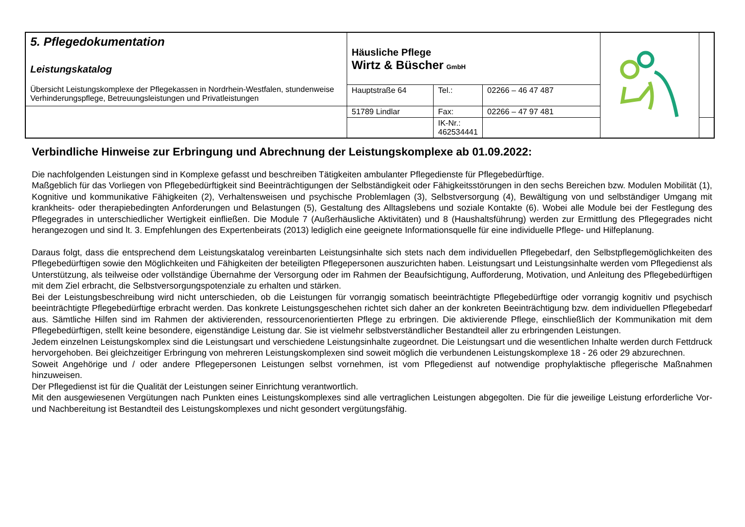| 5. Pflegedokumentation Leistungskatalog Übersicht Leistungskomplexe der Pflegekassen in Nordrhein-Westfalen, stundenweise Verhinderungspflege, Betreuungsleistungen und Privatleistungen | Häusliche Pflege Wirtz & Büscher GmbH | | | | |
| | Hauptstraße 64 | Tel.: | 02266 – 46 47 487 | | |
| | 51789 Lindlar | Fax: | 02266 – 47 97 481 | | |
| | | IK-Nr.: 462534441 | | | |
Verbindliche Hinweise zur Erbringung und Abrechnung der Leistungskomplexe ab 01.09.2022:
Die nachfolgenden Leistungen sind in Komplexe gefasst und beschreiben Tätigkeiten ambulanter Pflegedienste für Pflegebedürftige.
Maßgeblich für das Vorliegen von Pflegebedürftigkeit sind Beeinträchtigungen der Selbständigkeit oder Fähigkeitsstörungen in den sechs Bereichen bzw. Modulen Mobilität (1), Kognitive und kommunikative Fähigkeiten (2), Verhaltensweisen und psychische Problemlagen (3), Selbstversorgung (4), Bewältigung von und selbständiger Umgang mit krankheits- oder therapiebedingten Anforderungen und Belastungen (5), Gestaltung des Alltagslebens und soziale Kontakte (6). Wobei alle Module bei der Festlegung des Pflegegrades in unterschiedlicher Wertigkeit einfließen. Die Module 7 (Außerhäusliche Aktivitäten) und 8 (Haushaltsführung) werden zur Ermittlung des Pflegegrades nicht herangezogen und sind lt. 3. Empfehlungen des Expertenbeirats (2013) lediglich eine geeignete Informationsquelle für eine individuelle Pflege- und Hilfeplanung.
Daraus folgt, dass die entsprechend dem Leistungskatalog vereinbarten Leistungsinhalte sich stets nach dem individuellen Pflegebedarf, den Selbstpflegemöglichkeiten des Pflegebedürftigen sowie den Möglichkeiten und Fähigkeiten der beteiligten Pflegepersonen auszurichten haben. Leistungsart und Leistungsinhalte werden vom Pflegedienst als Unterstützung, als teilweise oder vollständige Übernahme der Versorgung oder im Rahmen der Beaufsichtigung, Aufforderung, Motivation, und Anleitung des Pflegebedürftigen mit dem Ziel erbracht, die Selbstversorgungspotenziale zu erhalten und stärken.
Bei der Leistungsbeschreibung wird nicht unterschieden, ob die Leistungen für vorrangig somatisch beeinträchtigte Pflegebedürftige oder vorrangig kognitiv und psychisch beeinträchtigte Pflegebedürftige erbracht werden. Das konkrete Leistungsgeschehen richtet sich daher an der konkreten Beeinträchtigung bzw. dem individuellen Pflegebedarf aus. Sämtliche Hilfen sind im Rahmen der aktivierenden, ressourcenorientierten Pflege zu erbringen. Die aktivierende Pflege, einschließlich der Kommunikation mit dem Pflegebedürftigen, stellt keine besondere, eigenständige Leistung dar. Sie ist vielmehr selbstverständlicher Bestandteil aller zu erbringenden Leistungen.
Jedem einzelnen Leistungskomplex sind die Leistungsart und verschiedene Leistungsinhalte zugeordnet. Die Leistungsart und die wesentlichen Inhalte werden durch Fettdruck hervorgehoben. Bei gleichzeitiger Erbringung von mehreren Leistungskomplexen sind soweit möglich die verbundenen Leistungskomplexe 18 - 26 oder 29 abzurechnen.
Soweit Angehörige und / oder andere Pflegepersonen Leistungen selbst vornehmen, ist vom Pflegedienst auf notwendige prophylaktische pflegerische Maßnahmen hinzuweisen.
Der Pflegedienst ist für die Qualität der Leistungen seiner Einrichtung verantwortlich.
Mit den ausgewiesenen Vergütungen nach Punkten eines Leistungskomplexes sind alle vertraglichen Leistungen abgegolten. Die für die jeweilige Leistung erforderliche Vor- und Nachbereitung ist Bestandteil des Leistungskomplexes und nicht gesondert vergütungsfähig.